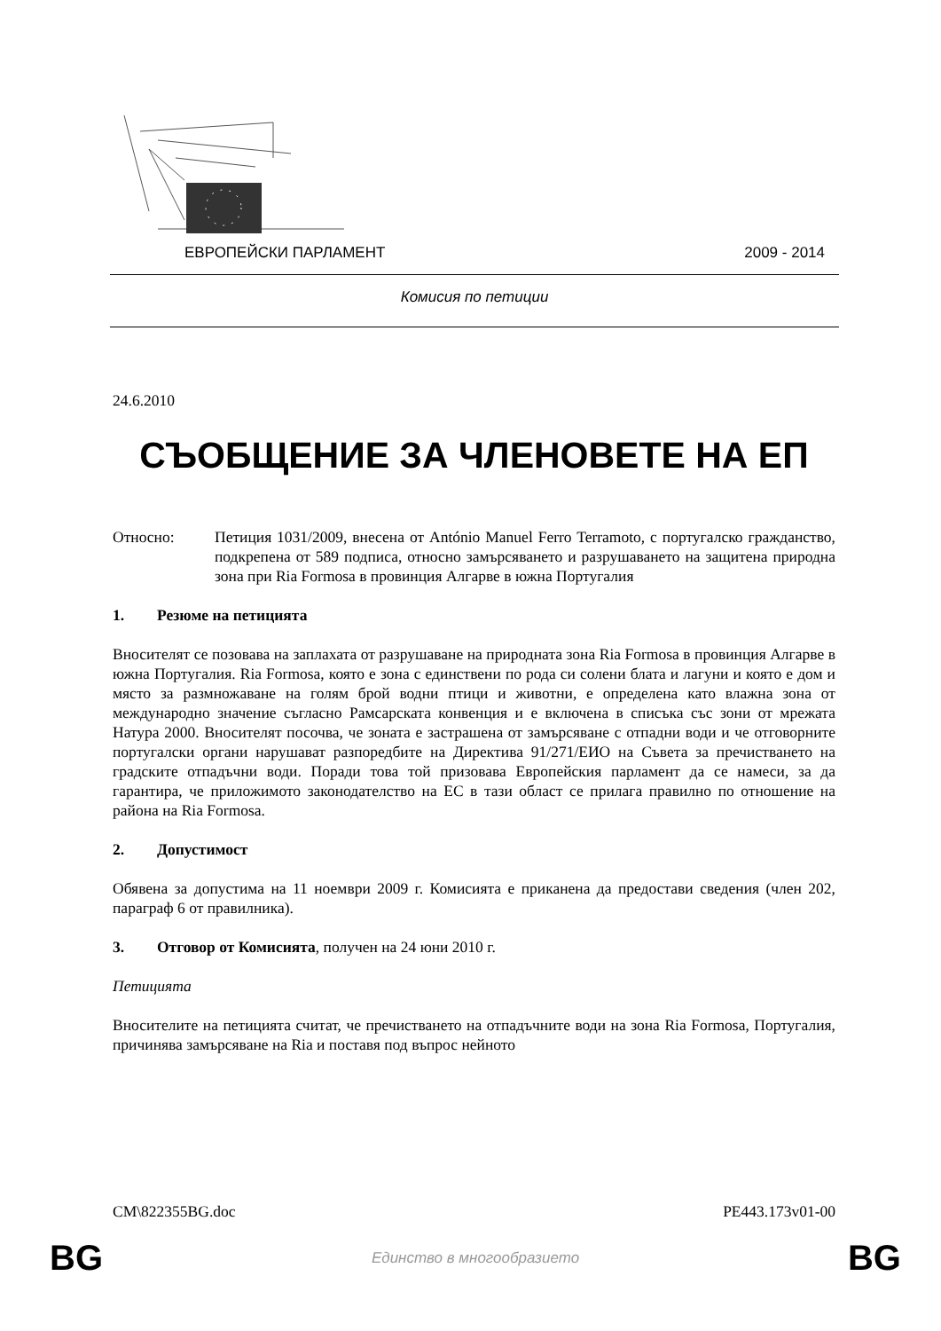ЕВРОПЕЙСКИ ПАРЛАМЕНТ 2009 - 2014
Комисия по петиции
24.6.2010
СЪОБЩЕНИЕ ЗА ЧЛЕНОВЕТЕ НА ЕП
Относно: Петиция 1031/2009, внесена от António Manuel Ferro Terramoto, с португалско гражданство, подкрепена от 589 подписа, относно замърсяването и разрушаването на защитена природна зона при Ria Formosa в провинция Алгарве в южна Португалия
1. Резюме на петицията
Вносителят се позовава на заплахата от разрушаване на природната зона Ria Formosa в провинция Алгарве в южна Португалия. Ria Formosa, която е зона с единствени по рода си солени блата и лагуни и която е дом и място за размножаване на голям брой водни птици и животни, е определена като влажна зона от международно значение съгласно Рамсарската конвенция и е включена в списъка със зони от мрежата Натура 2000. Вносителят посочва, че зоната е застрашена от замърсяване с отпадни води и че отговорните португалски органи нарушават разпоредбите на Директива 91/271/ЕИО на Съвета за пречистването на градските отпадъчни води. Поради това той призовава Европейския парламент да се намеси, за да гарантира, че приложимото законодателство на ЕС в тази област се прилага правилно по отношение на района на Ria Formosa.
2. Допустимост
Обявена за допустима на 11 ноември 2009 г. Комисията е приканена да предостави сведения (член 202, параграф 6 от правилника).
3. Отговор от Комисията, получен на 24 юни 2010 г.
Петицията
Вносителите на петицията считат, че пречистването на отпадъчните води на зона Ria Formosa, Португалия, причинява замърсяване на Ria и поставя под въпрос нейното
CM\822355BG.doc PE443.173v01-00
BG Единство в многообразието BG